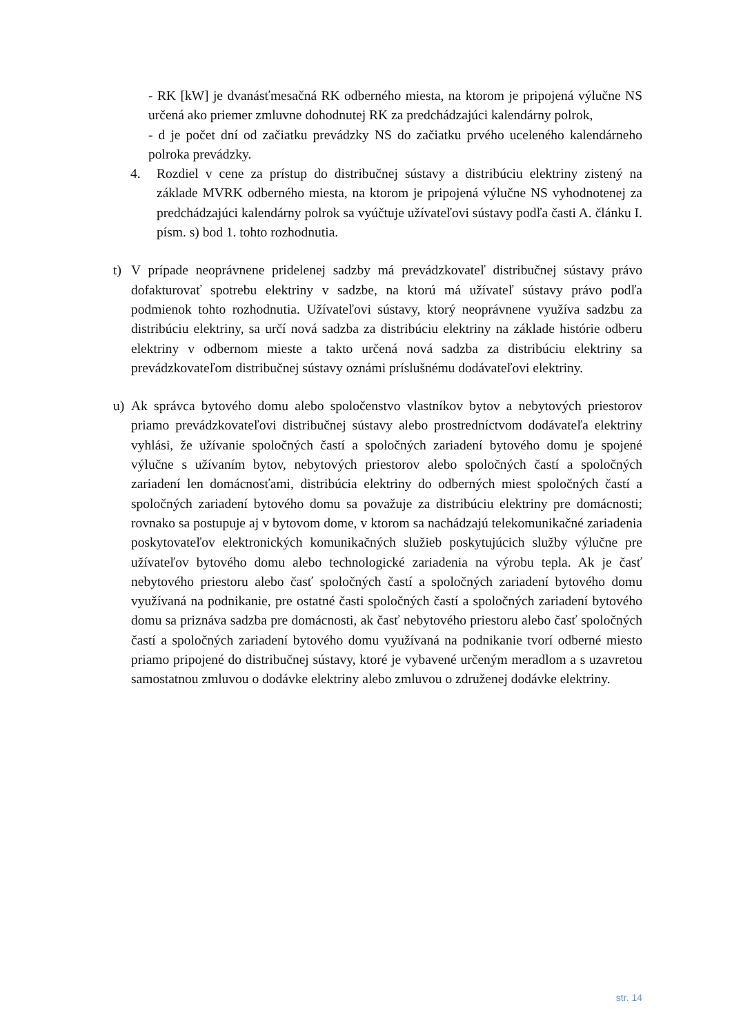- RK [kW] je dvanásťmesačná RK odberného miesta, na ktorom je pripojená výlučne NS určená ako priemer zmluvne dohodnutej RK za predchádzajúci kalendárny polrok,
- d je počet dní od začiatku prevádzky NS do začiatku prvého uceleného kalendárneho polroka prevádzky.
4. Rozdiel v cene za prístup do distribučnej sústavy a distribúciu elektriny zistený na základe MVRK odberného miesta, na ktorom je pripojená výlučne NS vyhodnotenej za predchádzajúci kalendárny polrok sa vyúčtuje užívateľovi sústavy podľa časti A. článku I. písm. s) bod 1. tohto rozhodnutia.
t) V prípade neoprávnene pridelenej sadzby má prevádzkovateľ distribučnej sústavy právo dofakturovať spotrebu elektriny v sadzbe, na ktorú má užívateľ sústavy právo podľa podmienok tohto rozhodnutia. Užívateľovi sústavy, ktorý neoprávnene využíva sadzbu za distribúciu elektriny, sa určí nová sadzba za distribúciu elektriny na základe histórie odberu elektriny v odbernom mieste a takto určená nová sadzba za distribúciu elektriny sa prevádzkovateľom distribučnej sústavy oznámi príslušnému dodávateľovi elektriny.
u) Ak správca bytového domu alebo spoločenstvo vlastníkov bytov a nebytových priestorov priamo prevádzkovateľovi distribučnej sústavy alebo prostredníctvom dodávateľa elektriny vyhlási, že užívanie spoločných častí a spoločných zariadení bytového domu je spojené výlučne s užívaním bytov, nebytových priestorov alebo spoločných častí a spoločných zariadení len domácnosťami, distribúcia elektriny do odberných miest spoločných častí a spoločných zariadení bytového domu sa považuje za distribúciu elektriny pre domácnosti; rovnako sa postupuje aj v bytovom dome, v ktorom sa nachádzajú telekomunikačné zariadenia poskytovateľov elektronických komunikačných služieb poskytujúcich služby výlučne pre užívateľov bytového domu alebo technologické zariadenia na výrobu tepla. Ak je časť nebytového priestoru alebo časť spoločných častí a spoločných zariadení bytového domu využívaná na podnikanie, pre ostatné časti spoločných častí a spoločných zariadení bytového domu sa priznáva sadzba pre domácnosti, ak časť nebytového priestoru alebo časť spoločných častí a spoločných zariadení bytového domu využívaná na podnikanie tvorí odberné miesto priamo pripojené do distribučnej sústavy, ktoré je vybavené určeným meradlom a s uzavretou samostatnou zmluvou o dodávke elektriny alebo zmluvou o združenej dodávke elektriny.
str. 14